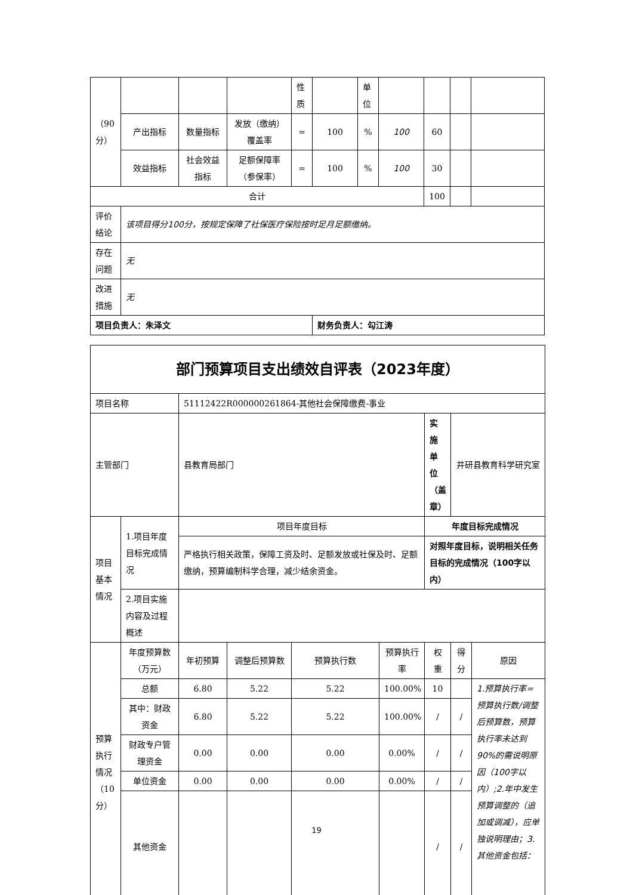| （90分） | | | | 性质 | | 单位 | | | | |
| | 产出指标 | 数量指标 | 发放（缴纳）覆盖率 | = | 100 | % | 100 | 60 | | |
| | 效益指标 | 社会效益指标 | 足额保障率（参保率） | = | 100 | % | 100 | 30 | | |
| 合计 | | | | | | | | 100 | | |
| 评价结论 | 该项目得分100分，按规定保障了社保医疗保险按时足月足额缴纳。 | | | | | | | | | |
| 存在问题 | 无 | | | | | | | | | |
| 改进措施 | 无 | | | | | | | | | |
| 项目负责人：朱泽文 | | | | | 财务负责人：勾江涛 | | | | | |
| 部门预算项目支出绩效自评表（2023年度） | | | | | | | | |
| 项目名称 | | 51112422R000000261864-其他社会保障缴费-事业 | | | | | | |
| 主管部门 | | 县教育局部门 | | | | 实施单位（盖章） | 井研县教育科学研究室 | |
| 项目基本情况 | 1.项目年度目标完成情况 | 项目年度目标 | | | | 年度目标完成情况 | | |
| | | 严格执行相关政策，保障工资及时、足额发放或社保及时、足额缴纳，预算编制科学合理，减少结余资金。 | | | | 对照年度目标，说明相关任务目标的完成情况（100字以内） | | |
| | 2.项目实施内容及过程概述 | | | | | | | |
| 预算执行情况（10分） | 年度预算数（万元） | 年初预算 | 调整后预算数 | 预算执行数 | 预算执行率 | 权重 | 得分 | 原因 |
| | 总额 | 6.80 | 5.22 | 5.22 | 100.00% | 10 | | 1.预算执行率=预算执行数/调整后预算数，预算执行率未达到90%的需说明原因（100字以内）;2.年中发生预算调整的（追加或调减），应单独说明理由；3.其他资金包括： |
| | 其中：财政资金 | 6.80 | 5.22 | 5.22 | 100.00% | / | / | |
| | 财政专户管理资金 | 0.00 | 0.00 | 0.00 | 0.00% | / | / | |
| | 单位资金 | 0.00 | 0.00 | 0.00 | 0.00% | / | / | |
| | 其他资金 | | | | | / | / | |
19